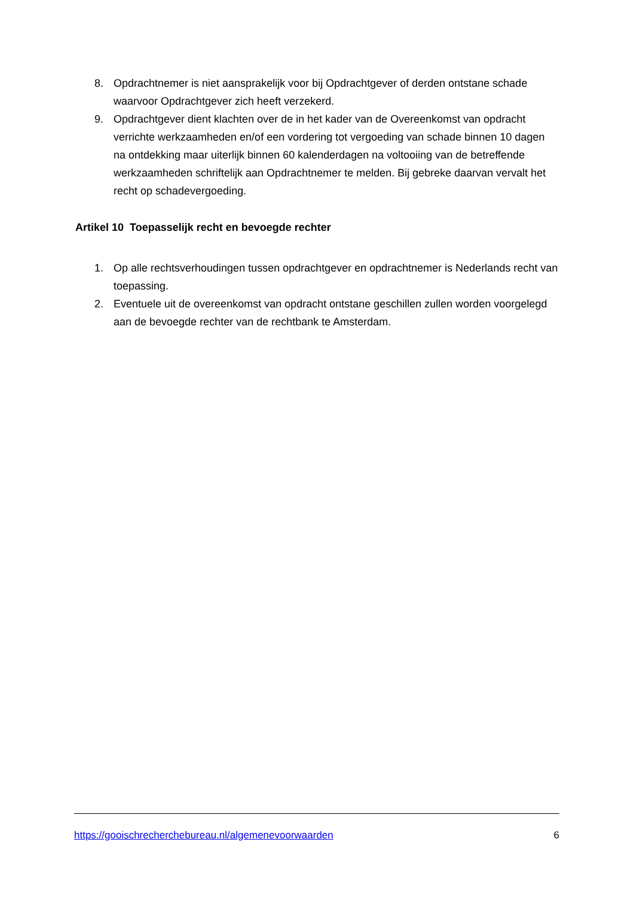8. Opdrachtnemer is niet aansprakelijk voor bij Opdrachtgever of derden ontstane schade waarvoor Opdrachtgever zich heeft verzekerd.
9. Opdrachtgever dient klachten over de in het kader van de Overeenkomst van opdracht verrichte werkzaamheden en/of een vordering tot vergoeding van schade binnen 10 dagen na ontdekking maar uiterlijk binnen 60 kalenderdagen na voltooiing van de betreffende werkzaamheden schriftelijk aan Opdrachtnemer te melden. Bij gebreke daarvan vervalt het recht op schadevergoeding.
Artikel 10 Toepasselijk recht en bevoegde rechter
1. Op alle rechtsverhoudingen tussen opdrachtgever en opdrachtnemer is Nederlands recht van toepassing.
2. Eventuele uit de overeenkomst van opdracht ontstane geschillen zullen worden voorgelegd aan de bevoegde rechter van de rechtbank te Amsterdam.
https://gooischrecherchebureau.nl/algemenevoorwaarden 6